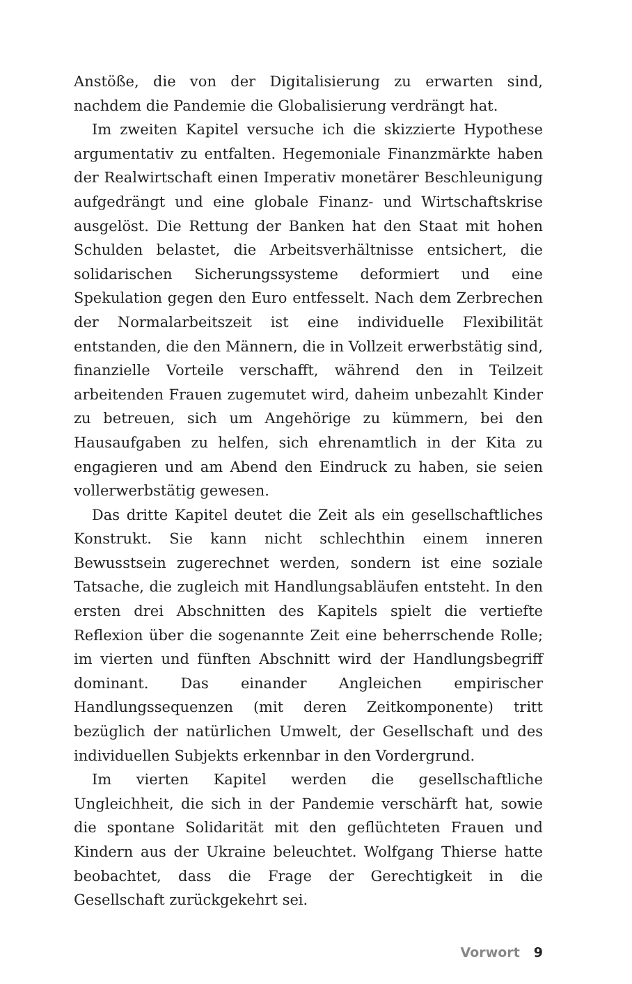Anstöße, die von der Digitalisierung zu erwarten sind, nachdem die Pandemie die Globalisierung verdrängt hat.
Im zweiten Kapitel versuche ich die skizzierte Hypothese argumentativ zu entfalten. Hegemoniale Finanzmärkte haben der Realwirtschaft einen Imperativ monetärer Beschleunigung aufgedrängt und eine globale Finanz- und Wirtschaftskrise ausgelöst. Die Rettung der Banken hat den Staat mit hohen Schulden belastet, die Arbeitsverhältnisse entsichert, die solidarischen Sicherungssysteme deformiert und eine Spekulation gegen den Euro entfesselt. Nach dem Zerbrechen der Normalarbeitszeit ist eine individuelle Flexibilität entstanden, die den Männern, die in Vollzeit erwerbstätig sind, finanzielle Vorteile verschafft, während den in Teilzeit arbeitenden Frauen zugemutet wird, daheim unbezahlt Kinder zu betreuen, sich um Angehörige zu kümmern, bei den Hausaufgaben zu helfen, sich ehrenamtlich in der Kita zu engagieren und am Abend den Eindruck zu haben, sie seien vollerwerbstätig gewesen.
Das dritte Kapitel deutet die Zeit als ein gesellschaftliches Konstrukt. Sie kann nicht schlechthin einem inneren Bewusstsein zugerechnet werden, sondern ist eine soziale Tatsache, die zugleich mit Handlungsabläufen entsteht. In den ersten drei Abschnitten des Kapitels spielt die vertiefte Reflexion über die sogenannte Zeit eine beherrschende Rolle; im vierten und fünften Abschnitt wird der Handlungsbegriff dominant. Das einander Angleichen empirischer Handlungssequenzen (mit deren Zeitkomponente) tritt bezüglich der natürlichen Umwelt, der Gesellschaft und des individuellen Subjekts erkennbar in den Vordergrund.
Im vierten Kapitel werden die gesellschaftliche Ungleichheit, die sich in der Pandemie verschärft hat, sowie die spontane Solidarität mit den geflüchteten Frauen und Kindern aus der Ukraine beleuchtet. Wolfgang Thierse hatte beobachtet, dass die Frage der Gerechtigkeit in die Gesellschaft zurückgekehrt sei.
Vorwort 9